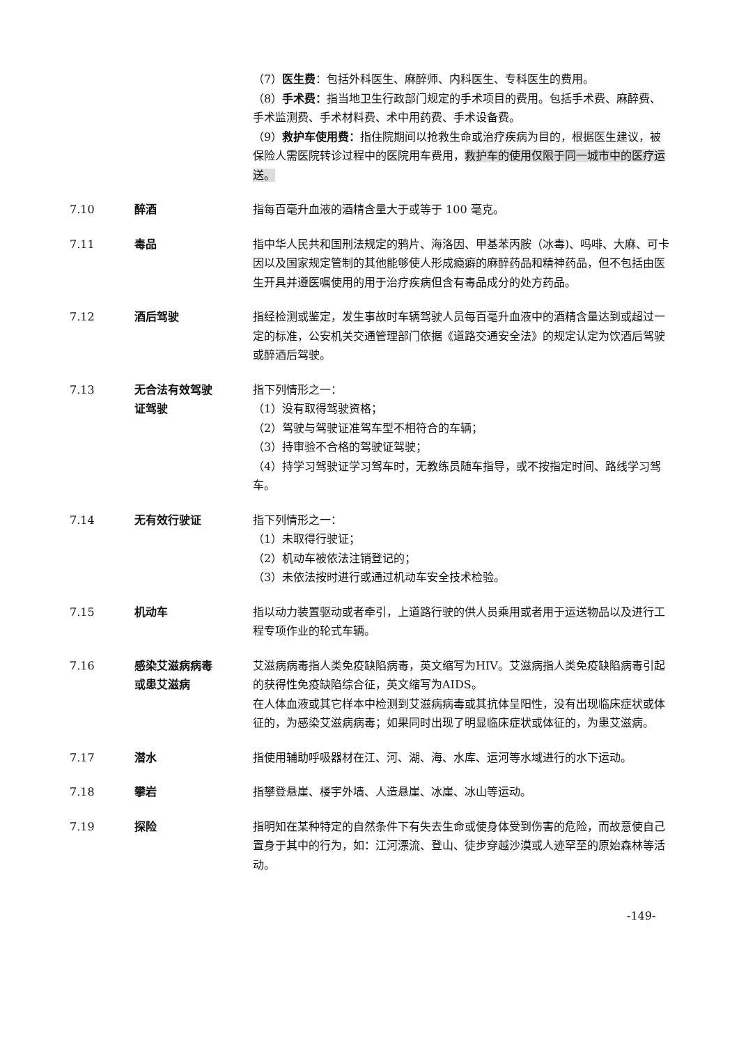（7）医生费：包括外科医生、麻醉师、内科医生、专科医生的费用。
（8）手术费：指当地卫生行政部门规定的手术项目的费用。包括手术费、麻醉费、手术监测费、手术材料费、术中用药费、手术设备费。
（9）救护车使用费：指住院期间以抢救生命或治疗疾病为目的，根据医生建议，被保险人需医院转诊过程中的医院用车费用，救护车的使用仅限于同一城市中的医疗运送。
7.10 醉酒 指每百毫升血液的酒精含量大于或等于 100 毫克。
7.11 毒品 指中华人民共和国刑法规定的鸦片、海洛因、甲基苯丙胺（冰毒)、吗啡、大麻、可卡因以及国家规定管制的其他能够使人形成瘾癖的麻醉药品和精神药品，但不包括由医生开具并遵医嘱使用的用于治疗疾病但含有毒品成分的处方药品。
7.12 酒后驾驶 指经检测或鉴定，发生事故时车辆驾驶人员每百毫升血液中的酒精含量达到或超过一定的标准，公安机关交通管理部门依据《道路交通安全法》的规定认定为饮酒后驾驶或醉酒后驾驶。
7.13 无合法有效驾驶
证驾驶
指下列情形之一：
（1）没有取得驾驶资格；
（2）驾驶与驾驶证准驾车型不相符合的车辆；
（3）持审验不合格的驾驶证驾驶；
（4）持学习驾驶证学习驾车时，无教练员随车指导，或不按指定时间、路线学习驾车。
7.14 无有效行驶证 指下列情形之一：
（1）未取得行驶证；
（2）机动车被依法注销登记的；
（3）未依法按时进行或通过机动车安全技术检验。
7.15 机动车 指以动力装置驱动或者牵引，上道路行驶的供人员乘用或者用于运送物品以及进行工程专项作业的轮式车辆。
7.16 感染艾滋病病毒
或患艾滋病
艾滋病病毒指人类免疫缺陷病毒，英文缩写为HIV。艾滋病指人类免疫缺陷病毒引起的获得性免疫缺陷综合征，英文缩写为AIDS。
在人体血液或其它样本中检测到艾滋病病毒或其抗体呈阳性，没有出现临床症状或体征的，为感染艾滋病病毒；如果同时出现了明显临床症状或体征的，为患艾滋病。
7.17 潜水 指使用辅助呼吸器材在江、河、湖、海、水库、运河等水域进行的水下运动。
7.18 攀岩 指攀登悬崖、楼宇外墙、人造悬崖、冰崖、冰山等运动。
7.19 探险 指明知在某种特定的自然条件下有失去生命或使身体受到伤害的危险，而故意使自己置身于其中的行为，如：江河漂流、登山、徒步穿越沙漠或人迹罕至的原始森林等活动。
-149-